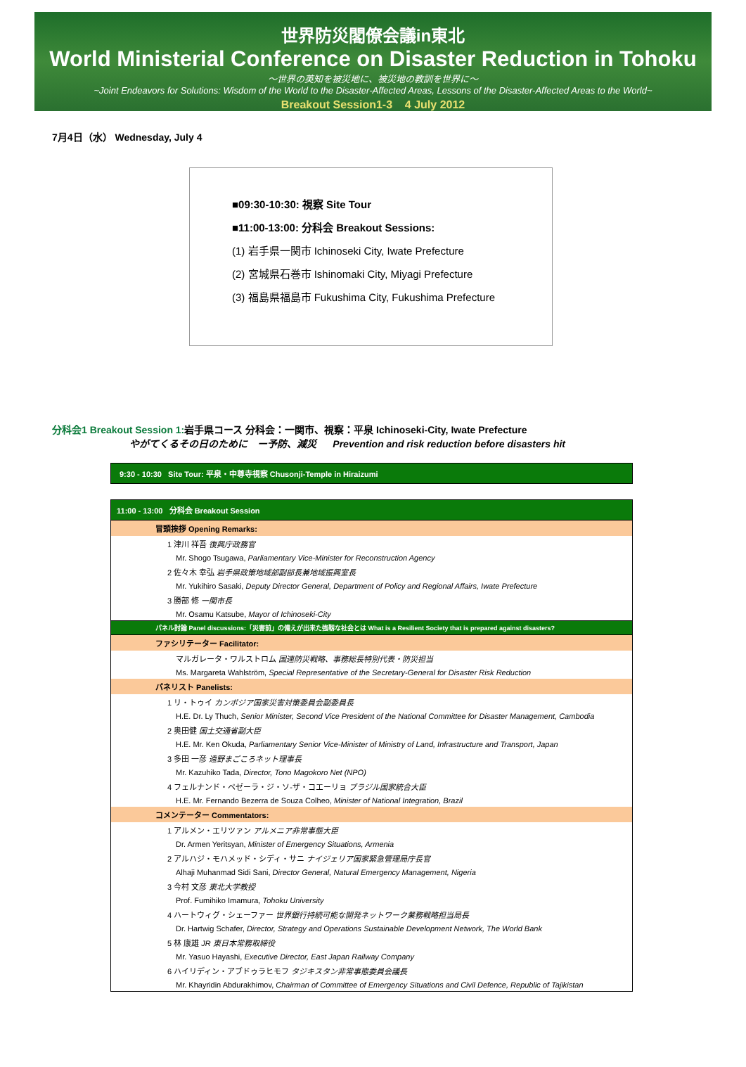世界防災閣僚会議in東北
World Ministerial Conference on Disaster Reduction in Tohoku
〜世界の英知を被災地に、被災地の教訓を世界に〜
~Joint Endeavors for Solutions: Wisdom of the World to the Disaster-Affected Areas, Lessons of the Disaster-Affected Areas to the World~
Breakout Session1-3 4 July 2012
7月4日（水） Wednesday, July 4
■09:30-10:30: 視察 Site Tour
■11:00-13:00: 分科会 Breakout Sessions:
(1) 岩手県一関市 Ichinoseki City, Iwate Prefecture
(2) 宮城県石巻市 Ishinomaki City, Miyagi Prefecture
(3) 福島県福島市 Fukushima City, Fukushima Prefecture
分科会1 Breakout Session 1: 岩手県コース 分科会：一関市、視察：平泉 Ichinoseki-City, Iwate Prefecture
やがてくるその日のために　ー予防、減災 Prevention and risk reduction before disasters hit
| 9:30 - 10:30 Site Tour: 平泉・中尊寺視察 Chusonji-Temple in Hiraizumi |
| 11:00 - 13:00 分科会 Breakout Session |
| 冒頭挨拶 Opening Remarks: |
| 1 津川 祥吾 復興庁政務官 |
| Mr. Shogo Tsugawa, Parliamentary Vice-Minister for Reconstruction Agency |
| 2 佐々木 幸弘 岩手県政策地域部副部長兼地域振興室長 |
| Mr. Yukihiro Sasaki, Deputy Director General, Department of Policy and Regional Affairs, Iwate Prefecture |
| 3 勝部 修 一関市長 |
| Mr. Osamu Katsube, Mayor of Ichinoseki-City |
| パネル討論 Panel discussions:「災害前」の備えが出来た強靱な社会とは What is a Resilient Society that is prepared against disasters? |
| ファシリテーター Facilitator: |
| マルガレータ・ワルストロム 国連防災戦略、事務総長特別代表・防災担当 |
| Ms. Margareta Wahlström, Special Representative of the Secretary-General for Disaster Risk Reduction |
| パネリスト Panelists: |
| 1 リ・トゥイ カンボジア国家災害対策委員会副委員長 |
| H.E. Dr. Ly Thuch, Senior Minister, Second Vice President of the National Committee for Disaster Management, Cambodia |
| 2 奥田健 国土交通省副大臣 |
| H.E. Mr. Ken Okuda, Parliamentary Senior Vice-Minister of Ministry of Land, Infrastructure and Transport, Japan |
| 3 多田 一彦 遠野まごころネット理事長 |
| Mr. Kazuhiko Tada, Director, Tono Magokoro Net (NPO) |
| 4 フェルナンド・ベゼーラ・ジ・ソ-ザ・コエーリョ ブラジル国家統合大臣 |
| H.E. Mr. Fernando Bezerra de Souza Colheo, Minister of National Integration, Brazil |
| コメンテーター Commentators: |
| 1 アルメン・エリツァン アルメニア非常事態大臣 |
| Dr. Armen Yeritsyan, Minister of Emergency Situations, Armenia |
| 2 アルハジ・モハメッド・シディ・サニ ナイジェリア国家緊急管理局庁長官 |
| Alhaji Muhanmad Sidi Sani, Director General, Natural Emergency Management, Nigeria |
| 3 今村 文彦 東北大学教授 |
| Prof. Fumihiko Imamura, Tohoku University |
| 4 ハートウィグ・シェーファー 世界銀行持続可能な開発ネットワーク業務戦略担当局長 |
| Dr. Hartwig Schafer, Director, Strategy and Operations Sustainable Development Network, The World Bank |
| 5 林 康雄 JR 東日本常務取締役 |
| Mr. Yasuo Hayashi, Executive Director, East Japan Railway Company |
| 6 ハイリディン・アブドゥラヒモフ タジキスタン非常事態委員会議長 |
| Mr. Khayridin Abdurakhimov, Chairman of Committee of Emergency Situations and Civil Defence, Republic of Tajikistan |